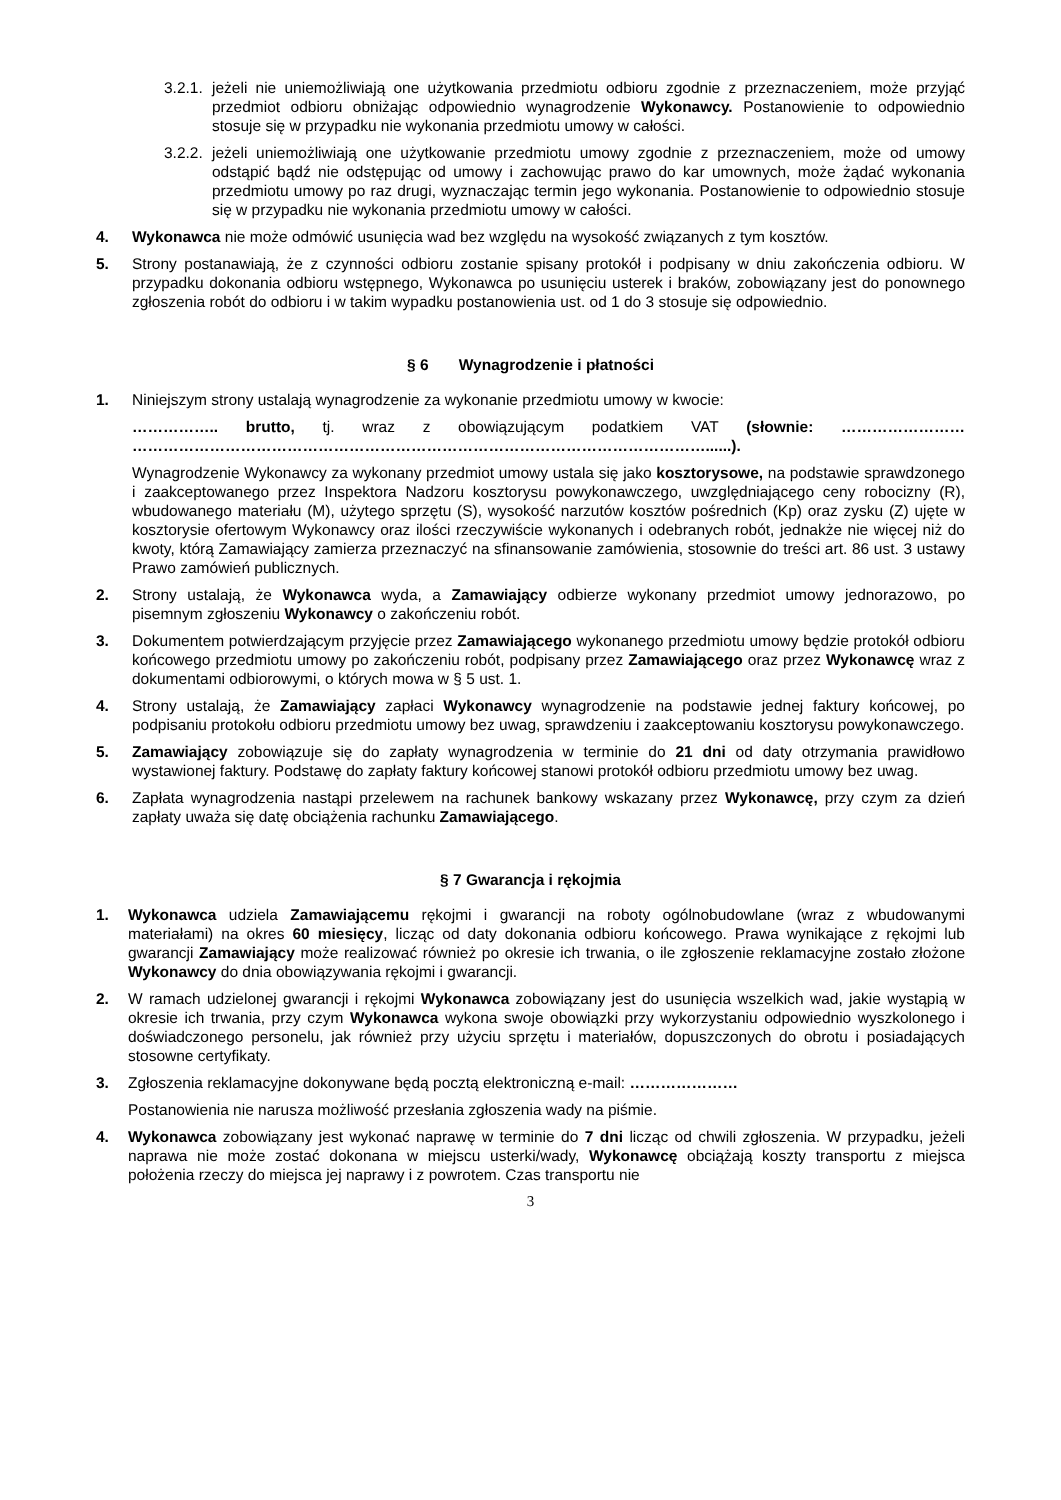3.2.1. jeżeli nie uniemożliwiają one użytkowania przedmiotu odbioru zgodnie z przeznaczeniem, może przyjąć przedmiot odbioru obniżając odpowiednio wynagrodzenie Wykonawcy. Postanowienie to odpowiednio stosuje się w przypadku nie wykonania przedmiotu umowy w całości.
3.2.2. jeżeli uniemożliwiają one użytkowanie przedmiotu umowy zgodnie z przeznaczeniem, może od umowy odstąpić bądź nie odstępując od umowy i zachowując prawo do kar umownych, może żądać wykonania przedmiotu umowy po raz drugi, wyznaczając termin jego wykonania. Postanowienie to odpowiednio stosuje się w przypadku nie wykonania przedmiotu umowy w całości.
4. Wykonawca nie może odmówić usunięcia wad bez względu na wysokość związanych z tym kosztów.
5. Strony postanawiają, że z czynności odbioru zostanie spisany protokół i podpisany w dniu zakończenia odbioru. W przypadku dokonania odbioru wstępnego, Wykonawca po usunięciu usterek i braków, zobowiązany jest do ponownego zgłoszenia robót do odbioru i w takim wypadku postanowienia ust. od 1 do 3 stosuje się odpowiednio.
§ 6 Wynagrodzenie i płatności
1. Niniejszym strony ustalają wynagrodzenie za wykonanie przedmiotu umowy w kwocie:
…………….. brutto, tj. wraz z obowiązującym podatkiem VAT (słownie: …………………… …………………………………………………………………………………………………......).
Wynagrodzenie Wykonawcy za wykonany przedmiot umowy ustala się jako kosztorysowe, na podstawie sprawdzonego i zaakceptowanego przez Inspektora Nadzoru kosztorysu powykonawczego, uwzględniającego ceny robocizny (R), wbudowanego materiału (M), użytego sprzętu (S), wysokość narzutów kosztów pośrednich (Kp) oraz zysku (Z) ujęte w kosztorysie ofertowym Wykonawcy oraz ilości rzeczywiście wykonanych i odebranych robót, jednakże nie więcej niż do kwoty, którą Zamawiający zamierza przeznaczyć na sfinansowanie zamówienia, stosownie do treści art. 86 ust. 3 ustawy Prawo zamówień publicznych.
2. Strony ustalają, że Wykonawca wyda, a Zamawiający odbierze wykonany przedmiot umowy jednorazowo, po pisemnym zgłoszeniu Wykonawcy o zakończeniu robót.
3. Dokumentem potwierdzającym przyjęcie przez Zamawiającego wykonanego przedmiotu umowy będzie protokół odbioru końcowego przedmiotu umowy po zakończeniu robót, podpisany przez Zamawiającego oraz przez Wykonawcę wraz z dokumentami odbiorowymi, o których mowa w § 5 ust. 1.
4. Strony ustalają, że Zamawiający zapłaci Wykonawcy wynagrodzenie na podstawie jednej faktury końcowej, po podpisaniu protokołu odbioru przedmiotu umowy bez uwag, sprawdzeniu i zaakceptowaniu kosztorysu powykonawczego.
5. Zamawiający zobowiązuje się do zapłaty wynagrodzenia w terminie do 21 dni od daty otrzymania prawidłowo wystawionej faktury. Podstawę do zapłaty faktury końcowej stanowi protokół odbioru przedmiotu umowy bez uwag.
6. Zapłata wynagrodzenia nastąpi przelewem na rachunek bankowy wskazany przez Wykonawcę, przy czym za dzień zapłaty uważa się datę obciążenia rachunku Zamawiającego.
§ 7 Gwarancja i rękojmia
1. Wykonawca udziela Zamawiającemu rękojmi i gwarancji na roboty ogólnobudowlane (wraz z wbudowanymi materiałami) na okres 60 miesięcy, licząc od daty dokonania odbioru końcowego. Prawa wynikające z rękojmi lub gwarancji Zamawiający może realizować również po okresie ich trwania, o ile zgłoszenie reklamacyjne zostało złożone Wykonawcy do dnia obowiązywania rękojmi i gwarancji.
2. W ramach udzielonej gwarancji i rękojmi Wykonawca zobowiązany jest do usunięcia wszelkich wad, jakie wystąpią w okresie ich trwania, przy czym Wykonawca wykona swoje obowiązki przy wykorzystaniu odpowiednio wyszkolonego i doświadczonego personelu, jak również przy użyciu sprzętu i materiałów, dopuszczonych do obrotu i posiadających stosowne certyfikaty.
3. Zgłoszenia reklamacyjne dokonywane będą pocztą elektroniczną e-mail: …………………
Postanowienia nie narusza możliwość przesłania zgłoszenia wady na piśmie.
4. Wykonawca zobowiązany jest wykonać naprawę w terminie do 7 dni licząc od chwili zgłoszenia. W przypadku, jeżeli naprawa nie może zostać dokonana w miejscu usterki/wady, Wykonawcę obciążają koszty transportu z miejsca położenia rzeczy do miejsca jej naprawy i z powrotem. Czas transportu nie
3